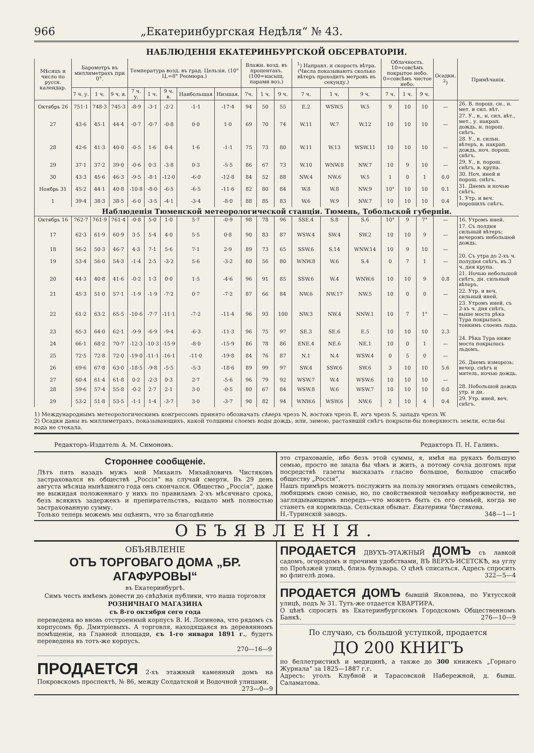966 „Екатеринбургская Недѣля“ № 43.
НАБЛЮДЕНІЯ ЕКАТЕРИНБУРГСКОЙ ОБСЕРВАТОРІИ.
| Мѣсяцъ и число по русск. календар. | Барометръ въ миллиметрахъ при 0°. | | | Температура возд. въ град. Цельзія. (10° Ц.=8° Реомюра.) | | | | | Влажн. возд. въ процентахъ. (100=насыщ. парами воз.) | | | <sup>1</sup>) Направл. и скорость вѣтра. (Числа показываютъ сколько вѣтеръ проходитъ метровъ въ секунду.) | | | Облачность. 10=совсѣмъ покрытое небо. 0=совсѣмъ чистое небо. | | | Осадки. <sup>2</sup>) | Примѣчанія. |
| --- | --- | --- | --- | --- | --- | --- | --- | --- | --- | --- | --- | --- | --- | --- | --- | --- | --- | --- | --- |
| | 7 ч. у. | 1 ч. | 9 ч. в. | 7 ч. у. | 1 ч. | 9 ч. в. | Наибольшая | Низшая. | 7ч. | 1 ч. | 9 ч. | 7 ч. | 1 ч. | 9 ч. | 7 ч. | 1 ч. | 9 ч. | | |
| Октябрь 26 | 751·1 | 748·3 | 745·3 | -8·9 | -3·1 | -2·2 | -1·1 | -17·4 | 94 | 50 | 55 | E.2 | WSW.5 | W.5 | 9 | 10 | 10 | — | 26. В. порош. сн., н. мет. и сил. вѣт. |
| 27 | 43·6 | 45·1 | 44·4 | -0·7 | -0·7 | -0·8 | 0·0 | 1·0 | 69 | 70 | 74 | W.11 | W.7 | W.12 | 10 | 10 | 10 | — | 27. У., в., н. сил. вѣт., мет., у. накрап. дождь, н. порош. снѣгъ. |
| 28 | 42·6 | 41·3 | 40·0 | -0·5 | 1·6 | 0·4 | 1·6 | -1·1 | 75 | 73 | 80 | W.11 | W.13 | WSW.11 | 10 | 10 | 10 | — | 28. У., в. сильн. вѣтеръ, в. накрап. дождь, ноч. порош. снѣгъ. |
| 29 | 37·1 | 37·2 | 39·0 | -0·6 | 0·3 | -3·8 | 0·3 | -5·5 | 86 | 67 | 73 | W.10 | WNW.8 | NW.7 | 10 | 9 | 10 | — | 29. У., в. порош. снѣгъ, в. крупа. |
| 30 | 43·3 | 45·6 | 46·3 | -9·5 | -8·1 | -12·0 | -6·0 | -12·8 | 84 | 52 | 88 | NW.4 | NW.6 | W.5 | 1 | 0 | 1 | 0.0 | 30. Ноч. иней и порош. снѣгъ. |
| Ноябрь 31 | 45·2 | 44·1 | 40·8 | -10·8 | -8·0 | -6·5 | -6·5 | -11·6 | 82 | 80 | 84 | W.8 | W.8 | NW.9 | 10° | 10 | 10 | 0.1 | 31. Днемъ и ночью снѣгъ. |
| 1 | 39·4 | 38·3 | 38·5 | -6·0 | -3·5 | -4·1 | -3·4 | -8·0 | 88 | 85 | 83 | W.6 | W.9 | NW.7 | 10 | 10 | 10 | 0.4 | 1. Утр. и веч. порошилъ снѣгъ. |
| Наблюденія Тюменской метеорологической станціи. Тюмень, Тобольской губерніи. | | | | | | | | | | | | | | | | | | | |
| Октябрь 16 | 762·7 | 761·9 | 761·4 | -0·8 | 5·0 | 1·0 | 5·7 | -0·9 | 98 | 78 | 96 | SSE.4 | S.8 | S.6 | 10° | 9 | 7° | — | 16. Утромъ иней. |
| 17 | 62·3 | 61·9 | 60·9 | 3·5 | 5·4 | 4·0 | 5·5 | 0·8 | 90 | 83 | 87 | WSW.4 | SW.4 | SW.2 | 10 | 10 | 9 | — | 17. Съ полдня сильный вѣтеръ; вечеромъ небольшой дождь. |
| 18 | 56·2 | 50·3 | 46·7 | 4·3 | 7·1 | 5·6 | 7·1 | 2·9 | 89 | 73 | 65 | SSW.6 | S.14 | WNW.14 | 10 | 9 | 10 | — | |
| 19 | 53·4 | 56·0 | 54·3 | -1·4 | 2·5 | -3·2 | 5·6 | -3·2 | 80 | 56 | 80 | WNW.8 | W.6 | S.4 | 0 | 7 | 1 | — | 20. Съ утра до 2-хъ ч. полудня снѣгъ, въ 3 ч. дня крупа. |
| 20 | 44·3 | 40·8 | 41·6 | -0·2 | 1·3 | 0·0 | 1·5 | -4·6 | 96 | 91 | 85 | SSW.6 | W.4 | WNW.6 | 10 | 10 | 9 | 0.8 | 21. Ночью небольшой снѣгъ, дн. сильный вѣтеръ. |
| 21 | 45·3 | 51·0 | 57·1 | -1·9 | -1·9 | -7·2 | 0·7 | -7·2 | 87 | 66 | 84 | NW.6 | NW.17 | NW.5 | 10 | 0 | 0 | — | 22. Утр. и веч. сильный иней. |
| 22 | 61·2 | 63·2 | 65·5 | -10·6 | -7·7 | -11·1 | -7·2 | -11·4 | 96 | 93 | 100 | NW.3 | NW.4 | NNW.1 | 10 | 7 | 1° | — | 23. Утромъ иней, съ 2-хъ ч. дня снѣгъ, выше моста рѣка Тура покрылась тонкимъ слоемъ льда. |
| 23 | 65·3 | 64·0 | 62·1 | -9·9 | -6·9 | -9·4 | -6·3 | -11·3 | 96 | 75 | 97 | SE.3 | SE.6 | E.5 | 10 | 10 | 10 | 2.3 | |
| 24 | 66·1 | 68·2 | 70·7 | -12·3 | -10·3 | -15·9 | -8·0 | -15·9 | 86 | 78 | 86 | ENE.4 | NE.6 | NE.1 | 10 | 0 | 1 | — | 24. Рѣка Тура ниже моста покрылась льдомъ. |
| 25 | 72·5 | 72·8 | 72·0 | -19·0 | -11·1 | -16·1 | -11·0 | -19·8 | 84 | 76 | 87 | N.1 | N.4 | WSW.4 | 0 | 5 | 0 | — | |
| 26 | 69·6 | 67·8 | 63·0 | -18·5 | -9·8 | -5·5 | -5·3 | -18·6 | 89 | 99 | 97 | SW.4 | SSW.6 | SW.6 | 3 | 10 | 10 | 5.6 | 26. Днемъ изморозь; вечер. снѣгъ и мятель, ночью дождь. |
| 27 | 60·4 | 61·4 | 61·8 | 0·2 | -2·3 | 0·3 | 2·7 | -5·6 | 96 | 79 | 92 | WSW.7 | W.4 | WSW.6 | 10 | 10 | 10 | — | |
| 28 | 59·6 | 57·4 | 55·8 | -0·2 | 2·7 | 2·1 | 3·0 | -0·5 | 80 | 67 | 84 | WSW.8 | W.6 | WSW.7 | 10 | 10 | 10 | 0.0 | 28. Небольшой дождь утр. и дн. |
| 29 | 53·2 | 51·8 | 53·5 | -1·1 | 1·4 | -3·7 | 3·0 | -3·7 | 90 | 82 | 94 | WNW.6 | WSW.6 | NW.6 | 2 | 10 | 4 | 0.4 | 29. Утр. иней, веч. снѣгъ. |
1) Международнымъ метеорологическимъ конгрессомъ принято обозначать сѣверъ чрезъ N, востокъ чрезъ E, югъ чрезъ S, западъ чрезъ W.
2) Осадки даны въ миллиметрахъ, показывающихъ, какой толщины слоемъ воды дождь, или, зимою, растаявшій снѣгъ покрыли-бы поверхность земли, если-бы вода не стекала.
Редакторъ-Издатель А. М. Симоновъ. Редакторъ П. Н. Галинъ.
Стороннее сообщеніе.
Лѣтъ пять назадъ мужъ мой Михаилъ Михайловичъ Чистяковъ застраховался въ обществѣ „Россія“ на случай смерти. Въ 29 день августа мѣсяца нынѣшняго года онъ скончался. Общество „Россія“, даже не выжидая положеннаго у нихъ по правиламъ 2-хъ мѣсячнаго срока, безъ всякихъ задержекъ и препирательствъ, выдало мнѣ полностью застрахованную сумму.
Только теперь можемъ мы оцѣнить, что за благодѣяніе
это страхованіе, ибо безъ этой суммы, я, имѣя на рукахъ большую семью, просто не знала бы чѣмъ и жить, а потому сочла долгомъ при посредствѣ газеты высказать гласно большое, большое спасибо обществу „Россія“.
Нашъ примѣръ можетъ послужить на пользу многимъ отцамъ семействъ, любящимъ свою семью, но, по свойственной человѣку небрежности, не заглядывающимъ впередъ—что можетъ быть съ его семьей, когда не станетъ ея кормильца. Сельская обыват. Екатерина Чистякова.
Н.-Туринскій заводъ. 348—1—1
ОБЪЯВЛЕНІЯ.
ОБЪЯВЛЕНІЕ
ОТЪ ТОРГОВАГО ДОМА „БР. АГАФУРОВЫ“
въ Екатеринбургѣ.
Симъ честь имѣемъ довести до свѣдѣнія публики, что наша торговля
РОЗНИЧНАГО МАГАЗИНА
съ 8-го октября сего года
переведена во вновь отстроенный корпусъ В. И. Логинова, что рядомъ съ корпусомъ бр. Дмитріевыхъ. А торговля, находящаяся въ деревянномъ помѣщеніи, на Главной площади, съ 1-го января 1891 г., будетъ переведена въ тотъ-же корпусъ.
270—16—9
ПРОДАЕТСЯ 2-хъ этажный каменный домъ на Покровскомъ проспектѣ, № 86, между Солдатской и Водочной улицами. 273—0—9
ПРОДАЕТСЯ ДВУХЪ-ЭТАЖНЫЙ ДОМЪ съ лавкой садомъ, огородомъ и прочими удобствами, ВЪ ВЕРХЪ-ИСЕТСКѢ, на углу по Проѣзжей улицѣ, близь бульвара. О цѣнѣ списаться. Адресъ спросить во флигелѣ дома. 322—5—4
ПРОДАЕТСЯ ДОМЪ бывшій Яковлева, по Уктусской улицѣ, подъ № 31. Тутъ-же отдается КВАРТИРА.
О цѣнѣ спросить въ Екатеринбургскомъ Городскомъ Общественномъ Банкѣ. 276—10—9
По случаю, съ большой уступкой, продается
ДО 200 КНИГЪ
по беллетристикѣ и медицинѣ, а также до 300 книжекъ „Горнаго Журнала“ за 1825—1887 г.г.
Адресъ: уголъ Клубной и Тарасовской Набережной, д. бывш. Саламатова.